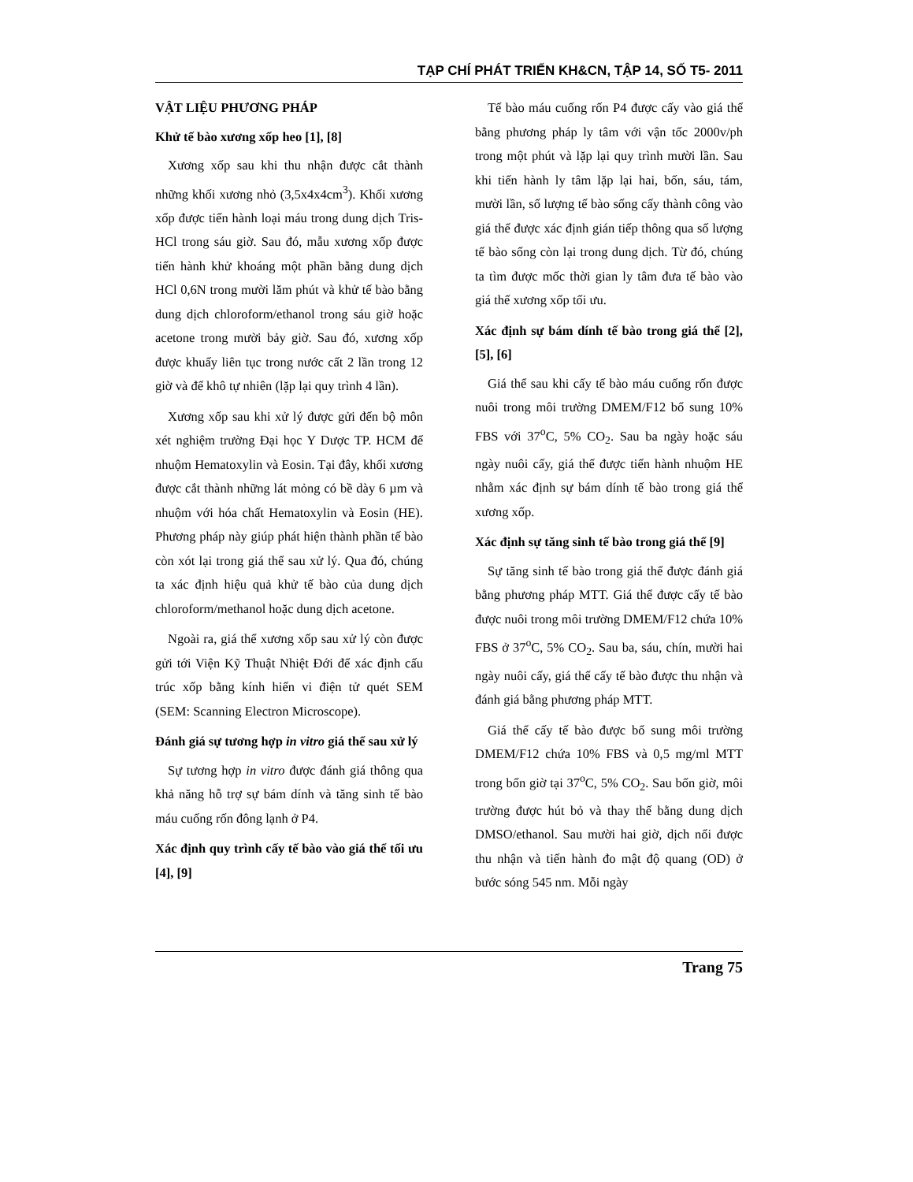TẠP CHÍ PHÁT TRIỂN KH&CN, TẬP 14, SỐ T5- 2011
VẬT LIỆU PHƯƠNG PHÁP
Khử tế bào xương xốp heo [1], [8]
Xương xốp sau khi thu nhận được cắt thành những khối xương nhỏ (3,5x4x4cm<sup>3</sup>). Khối xương xốp được tiến hành loại máu trong dung dịch Tris-HCl trong sáu giờ. Sau đó, mẫu xương xốp được tiến hành khử khoáng một phần bằng dung dịch HCl 0,6N trong mười lăm phút và khử tế bào bằng dung dịch chloroform/ethanol trong sáu giờ hoặc acetone trong mười bảy giờ. Sau đó, xương xốp được khuấy liên tục trong nước cất 2 lần trong 12 giờ và để khô tự nhiên (lặp lại quy trình 4 lần).
Xương xốp sau khi xử lý được gửi đến bộ môn xét nghiệm trường Đại học Y Dược TP. HCM để nhuộm Hematoxylin và Eosin. Tại đây, khối xương được cắt thành những lát mỏng có bề dày 6 µm và nhuộm với hóa chất Hematoxylin và Eosin (HE). Phương pháp này giúp phát hiện thành phần tế bào còn xót lại trong giá thể sau xử lý. Qua đó, chúng ta xác định hiệu quả khử tế bào của dung dịch chloroform/methanol hoặc dung dịch acetone.
Ngoài ra, giá thể xương xốp sau xử lý còn được gửi tới Viện Kỹ Thuật Nhiệt Đới để xác định cấu trúc xốp bằng kính hiển vi điện tử quét SEM (SEM: Scanning Electron Microscope).
Đánh giá sự tương hợp in vitro giá thể sau xử lý
Sự tương hợp in vitro được đánh giá thông qua khả năng hỗ trợ sự bám dính và tăng sinh tế bào máu cuống rốn đông lạnh ở P4.
Xác định quy trình cấy tế bào vào giá thể tối ưu [4], [9]
Tế bào máu cuống rốn P4 được cấy vào giá thể bằng phương pháp ly tâm với vận tốc 2000v/ph trong một phút và lặp lại quy trình mười lần. Sau khi tiến hành ly tâm lặp lại hai, bốn, sáu, tám, mười lần, số lượng tế bào sống cấy thành công vào giá thể được xác định gián tiếp thông qua số lượng tế bào sống còn lại trong dung dịch. Từ đó, chúng ta tìm được mốc thời gian ly tâm đưa tế bào vào giá thể xương xốp tối ưu.
Xác định sự bám dính tế bào trong giá thể [2], [5], [6]
Giá thể sau khi cấy tế bào máu cuống rốn được nuôi trong môi trường DMEM/F12 bổ sung 10% FBS với 37<sup>o</sup>C, 5% CO<sub>2</sub>. Sau ba ngày hoặc sáu ngày nuôi cấy, giá thể được tiến hành nhuộm HE nhằm xác định sự bám dính tế bào trong giá thể xương xốp.
Xác định sự tăng sinh tế bào trong giá thể [9]
Sự tăng sinh tế bào trong giá thể được đánh giá bằng phương pháp MTT. Giá thể được cấy tế bào được nuôi trong môi trường DMEM/F12 chứa 10% FBS ở 37<sup>o</sup>C, 5% CO<sub>2</sub>. Sau ba, sáu, chín, mười hai ngày nuôi cấy, giá thể cấy tế bào được thu nhận và đánh giá bằng phương pháp MTT.
Giá thể cấy tế bào được bổ sung môi trường DMEM/F12 chứa 10% FBS và 0,5 mg/ml MTT trong bốn giờ tại 37<sup>o</sup>C, 5% CO<sub>2</sub>. Sau bốn giờ, môi trường được hút bỏ và thay thế bằng dung dịch DMSO/ethanol. Sau mười hai giờ, dịch nổi được thu nhận và tiến hành đo mật độ quang (OD) ở bước sóng 545 nm. Mỗi ngày
Trang 75